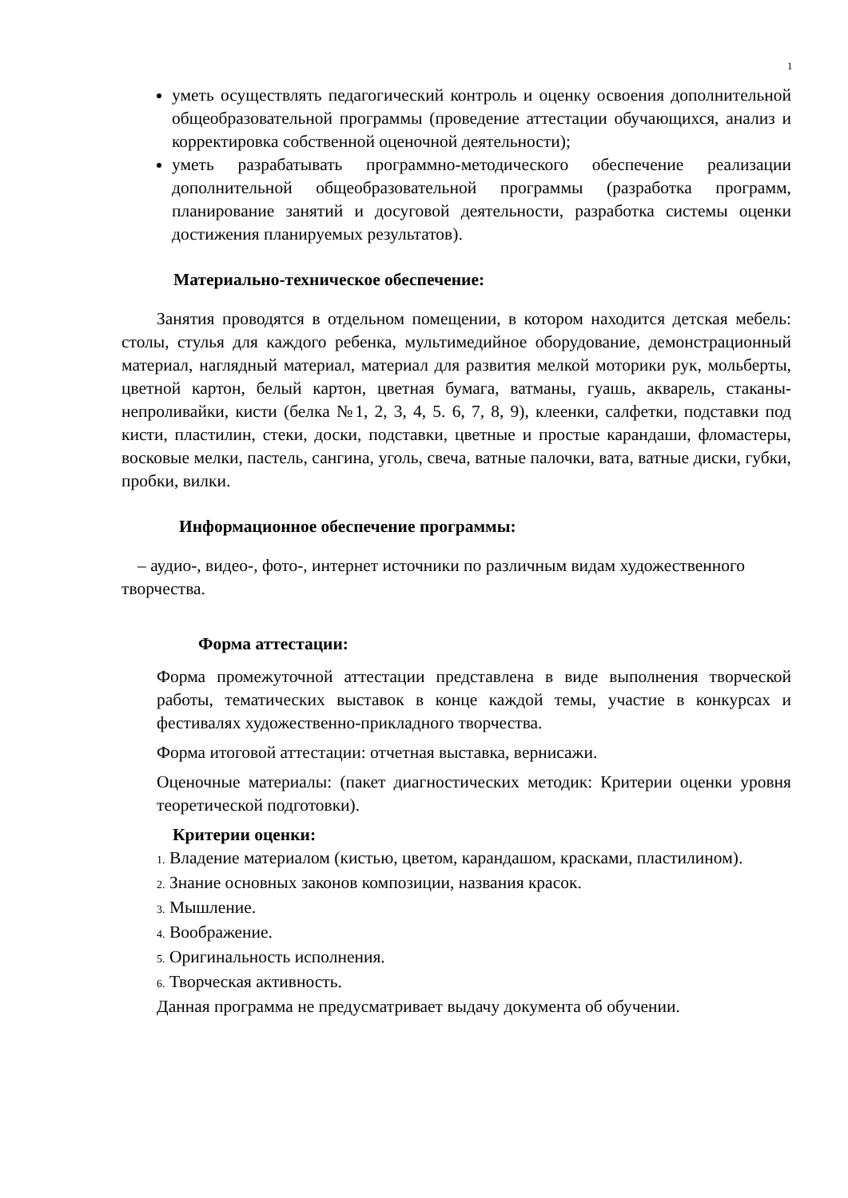1
уметь осуществлять педагогический контроль и оценку освоения дополнительной общеобразовательной программы (проведение аттестации обучающихся, анализ и корректировка собственной оценочной деятельности);
уметь разрабатывать программно-методического обеспечение реализации дополнительной общеобразовательной программы (разработка программ, планирование занятий и досуговой деятельности, разработка системы оценки достижения планируемых результатов).
Материально-техническое обеспечение:
Занятия проводятся в отдельном помещении, в котором находится детская мебель: столы, стулья для каждого ребенка, мультимедийное оборудование, демонстрационный материал, наглядный материал, материал для развития мелкой моторики рук, мольберты, цветной картон, белый картон, цветная бумага, ватманы, гуашь, акварель, стаканы-непроливайки, кисти (белка №1, 2, 3, 4, 5. 6, 7, 8, 9), клеенки, салфетки, подставки под кисти, пластилин, стеки, доски, подставки, цветные и простые карандаши, фломастеры, восковые мелки, пастель, сангина, уголь, свеча, ватные палочки, вата, ватные диски, губки, пробки, вилки.
Информационное обеспечение программы:
– аудио-, видео-, фото-, интернет источники по различным видам художественного творчества.
Форма аттестации:
Форма промежуточной аттестации представлена в виде выполнения творческой работы, тематических выставок в конце каждой темы, участие в конкурсах и фестивалях художественно-прикладного творчества.
Форма итоговой аттестации: отчетная выставка, вернисажи.
Оценочные материалы: (пакет диагностических методик: Критерии оценки уровня теоретической подготовки).
Критерии оценки:
1. Владение материалом (кистью, цветом, карандашом, красками, пластилином).
2. Знание основных законов композиции, названия красок.
3. Мышление.
4. Воображение.
5. Оригинальность исполнения.
6. Творческая активность.
Данная программа не предусматривает выдачу документа об обучении.